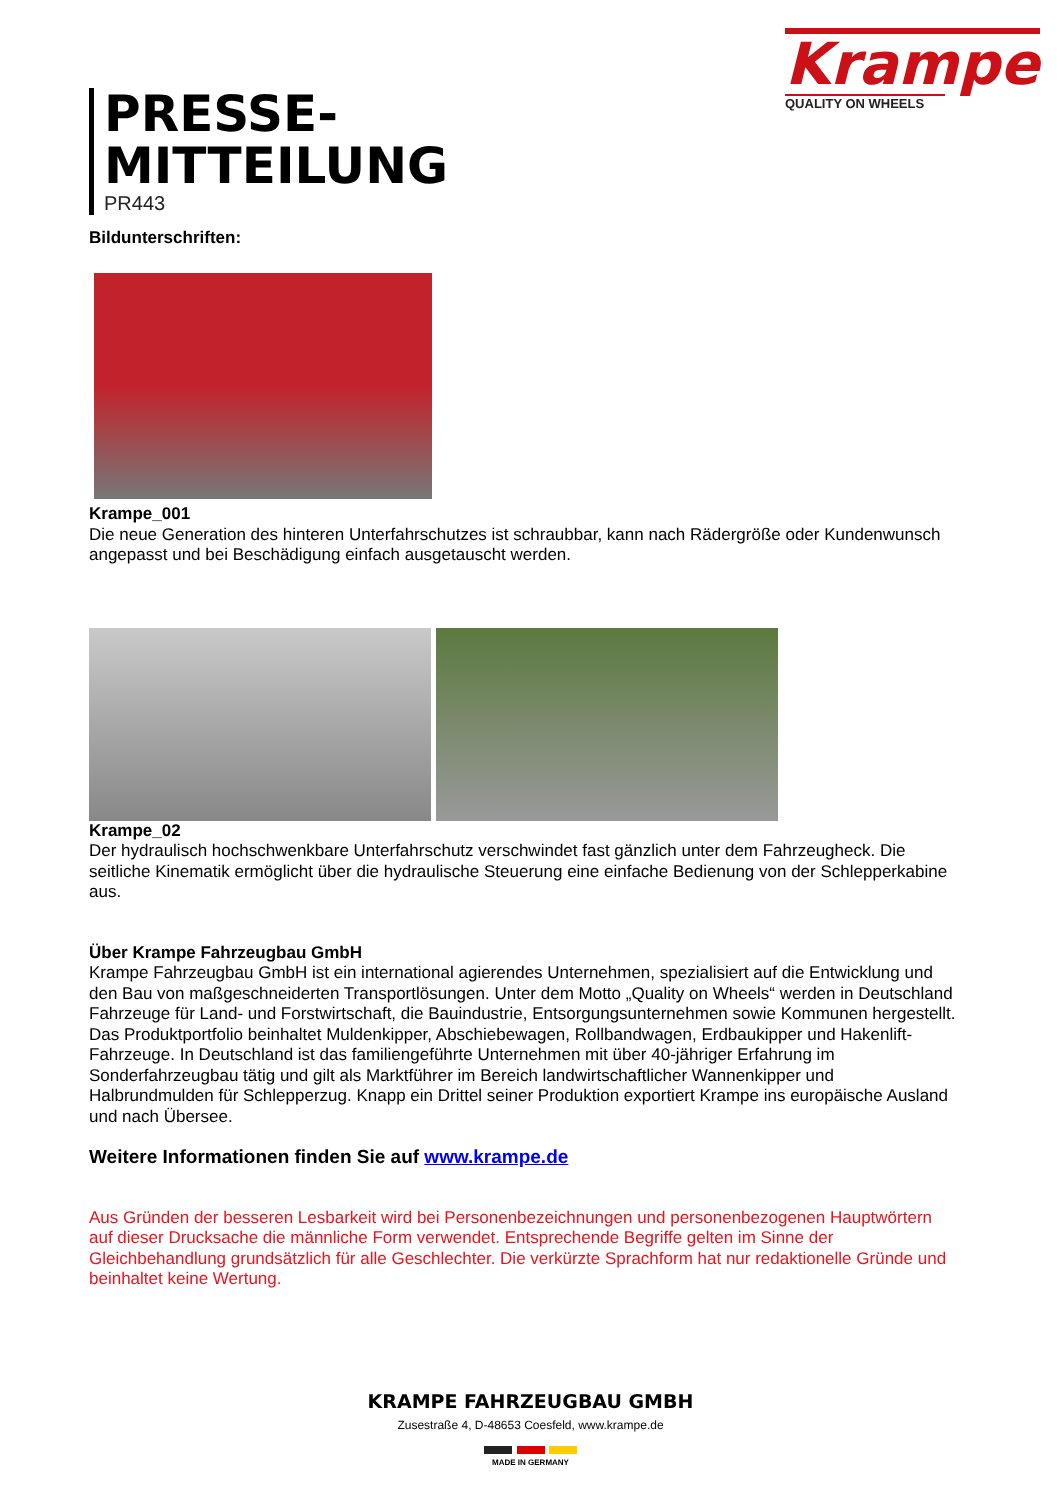Krampe
QUALITY ON WHEELS
PRESSE-
MITTEILUNG
PR443
Bildunterschriften:
Krampe_001
Die neue Generation des hinteren Unterfahrschutzes ist schraubbar, kann nach Rädergröße oder Kundenwunsch angepasst und bei Beschädigung einfach ausgetauscht werden.
Krampe_02
Der hydraulisch hochschwenkbare Unterfahrschutz verschwindet fast gänzlich unter dem Fahrzeugheck. Die seitliche Kinematik ermöglicht über die hydraulische Steuerung eine einfache Bedienung von der Schlepperkabine aus.
Über Krampe Fahrzeugbau GmbH
Krampe Fahrzeugbau GmbH ist ein international agierendes Unternehmen, spezialisiert auf die Entwicklung und den Bau von maßgeschneiderten Transportlösungen. Unter dem Motto „Quality on Wheels“ werden in Deutschland Fahrzeuge für Land- und Forstwirtschaft, die Bauindustrie, Entsorgungsunternehmen sowie Kommunen hergestellt. Das Produktportfolio beinhaltet Muldenkipper, Abschiebewagen, Rollbandwagen, Erdbaukipper und Hakenlift-Fahrzeuge. In Deutschland ist das familiengeführte Unternehmen mit über 40-jähriger Erfahrung im Sonderfahrzeugbau tätig und gilt als Marktführer im Bereich landwirtschaftlicher Wannenkipper und Halbrundmulden für Schlepperzug. Knapp ein Drittel seiner Produktion exportiert Krampe ins europäische Ausland und nach Übersee.
Weitere Informationen finden Sie auf www.krampe.de
Aus Gründen der besseren Lesbarkeit wird bei Personenbezeichnungen und personenbezogenen Hauptwörtern auf dieser Drucksache die männliche Form verwendet. Entsprechende Begriffe gelten im Sinne der Gleichbehandlung grundsätzlich für alle Geschlechter. Die verkürzte Sprachform hat nur redaktionelle Gründe und beinhaltet keine Wertung.
KRAMPE FAHRZEUGBAU GMBH
Zusestraße 4, D-48653 Coesfeld, www.krampe.de
MADE IN GERMANY